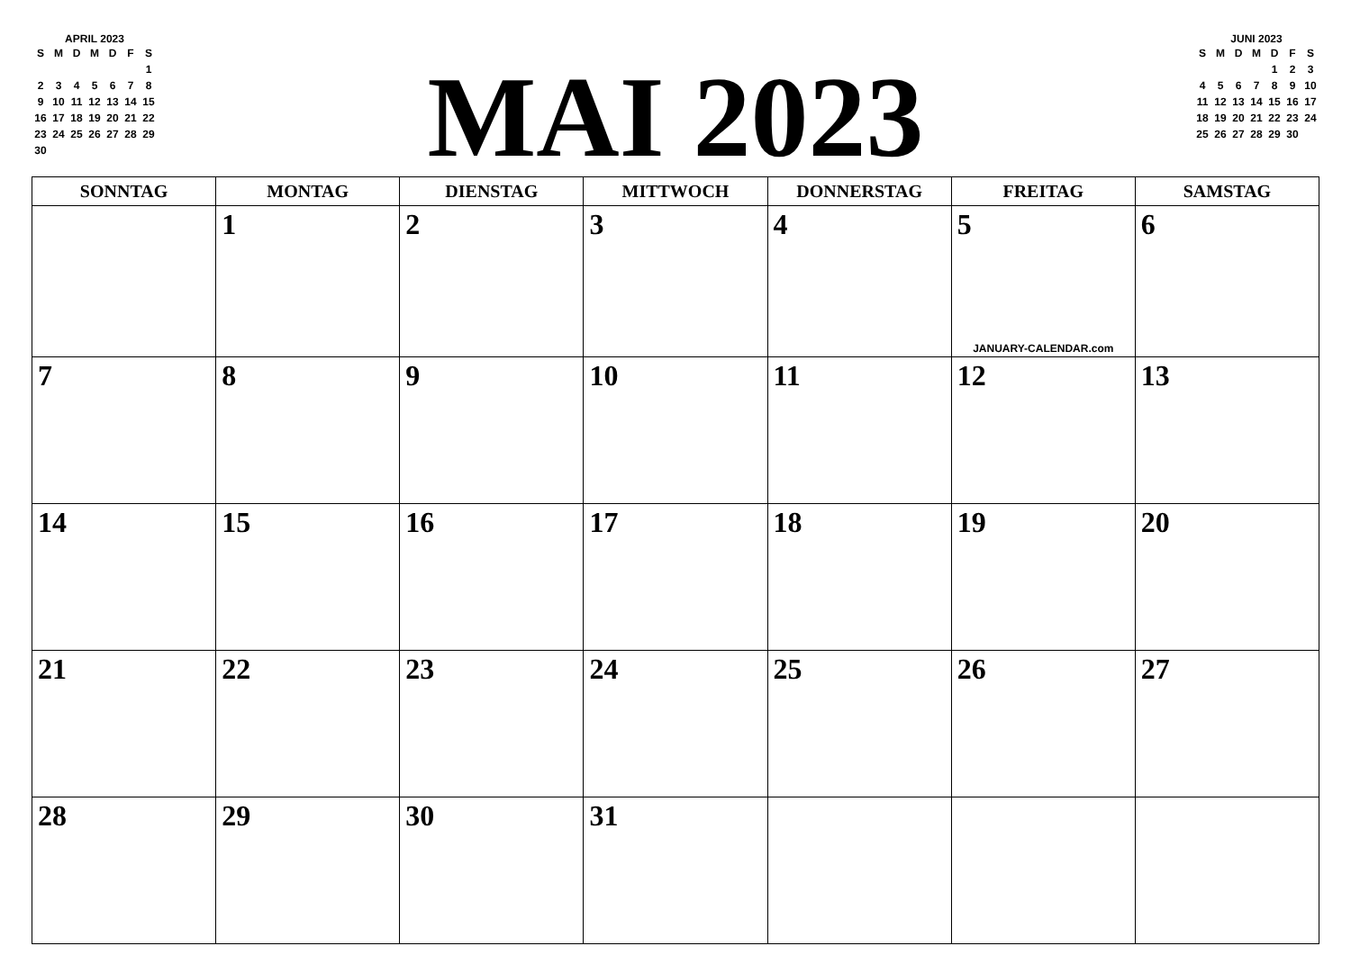APRIL 2023
| S | M | D | M | D | F | S |
| --- | --- | --- | --- | --- | --- | --- |
| | | | | | | 1 |
| 2 | 3 | 4 | 5 | 6 | 7 | 8 |
| 9 | 10 | 11 | 12 | 13 | 14 | 15 |
| 16 | 17 | 18 | 19 | 20 | 21 | 22 |
| 23 | 24 | 25 | 26 | 27 | 28 | 29 |
| 30 | | | | | | |
MAI 2023
JUNI 2023
| S | M | D | M | D | F | S |
| --- | --- | --- | --- | --- | --- | --- |
| | | | | 1 | 2 | 3 |
| 4 | 5 | 6 | 7 | 8 | 9 | 10 |
| 11 | 12 | 13 | 14 | 15 | 16 | 17 |
| 18 | 19 | 20 | 21 | 22 | 23 | 24 |
| 25 | 26 | 27 | 28 | 29 | 30 | |
| SONNTAG | MONTAG | DIENSTAG | MITTWOCH | DONNERSTAG | FREITAG | SAMSTAG |
| --- | --- | --- | --- | --- | --- | --- |
| | 1 | 2 | 3 | 4 | 5 JANUARY-CALENDAR.com | 6 |
| 7 | 8 | 9 | 10 | 11 | 12 | 13 |
| 14 | 15 | 16 | 17 | 18 | 19 | 20 |
| 21 | 22 | 23 | 24 | 25 | 26 | 27 |
| 28 | 29 | 30 | 31 | | | |